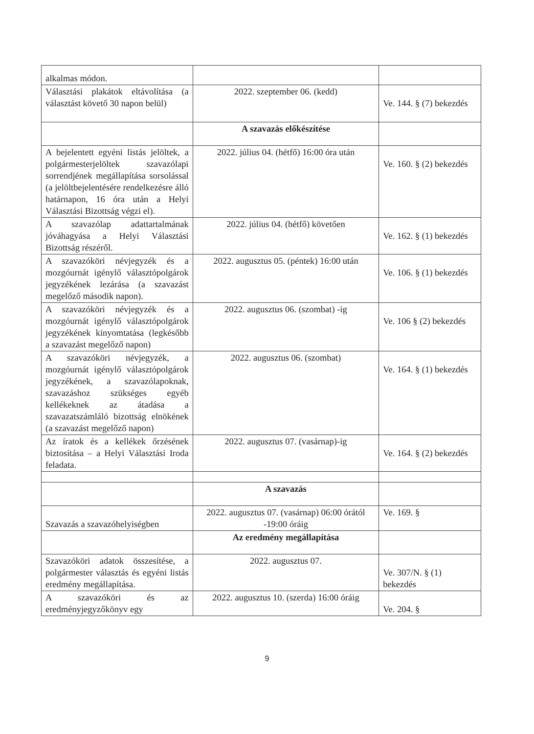| alkalmas módon. | | |
| Választási plakátok eltávolítása (a választást követő 30 napon belül) | 2022. szeptember 06. (kedd) | Ve. 144. § (7) bekezdés |
| | A szavazás előkészítése | |
| A bejelentett egyéni listás jelöltek, a polgármesterjelöltek szavazólapi sorrendjének megállapítása sorsolással (a jelöltbejelentésére rendelkezésre álló határnapon, 16 óra után a Helyi Választási Bizottság végzi el). | 2022. július 04. (hétfő) 16:00 óra után | Ve. 160. § (2) bekezdés |
| A szavazólap adattartalmának jóváhagyása a Helyi Választási Bizottság részéről. | 2022. július 04. (hétfő) követően | Ve. 162. § (1) bekezdés |
| A szavazóköri névjegyzék és a mozgóurnát igénylő választópolgárok jegyzékének lezárása (a szavazást megelőző második napon). | 2022. augusztus 05. (péntek) 16:00 után | Ve. 106. § (1) bekezdés |
| A szavazóköri névjegyzék és a mozgóurnát igénylő választópolgárok jegyzékének kinyomtatása (legkésőbb a szavazást megelőző napon) | 2022. augusztus 06. (szombat) -ig | Ve. 106 § (2) bekezdés |
| A szavazóköri névjegyzék, a mozgóurnát igénylő választópolgárok jegyzékének, a szavazólapoknak, szavazáshoz szükséges egyéb kellékeknek az átadása a szavazatszámláló bizottság elnökének (a szavazást megelőző napon) | 2022. augusztus 06. (szombat) | Ve. 164. § (1) bekezdés |
| Az íratok és a kellékek őrzésének biztosítása – a Helyi Választási Iroda feladata. | 2022. augusztus 07. (vasárnap)-ig | Ve. 164. § (2) bekezdés |
| | A szavazás | |
| Szavazás a szavazóhelyiségben | 2022. augusztus 07. (vasárnap) 06:00 órától -19:00 óráig | Ve. 169. § |
| | Az eredmény megállapítása | |
| Szavazóköri adatok összesítése, a polgármester választás és egyéni listás eredmény megállapítása. | 2022. augusztus 07. | Ve. 307/N. § (1) bekezdés |
| A szavazóköri és az eredményjegyzőkönyv egy | 2022. augusztus 10. (szerda) 16:00 óráig | Ve. 204. § |
9